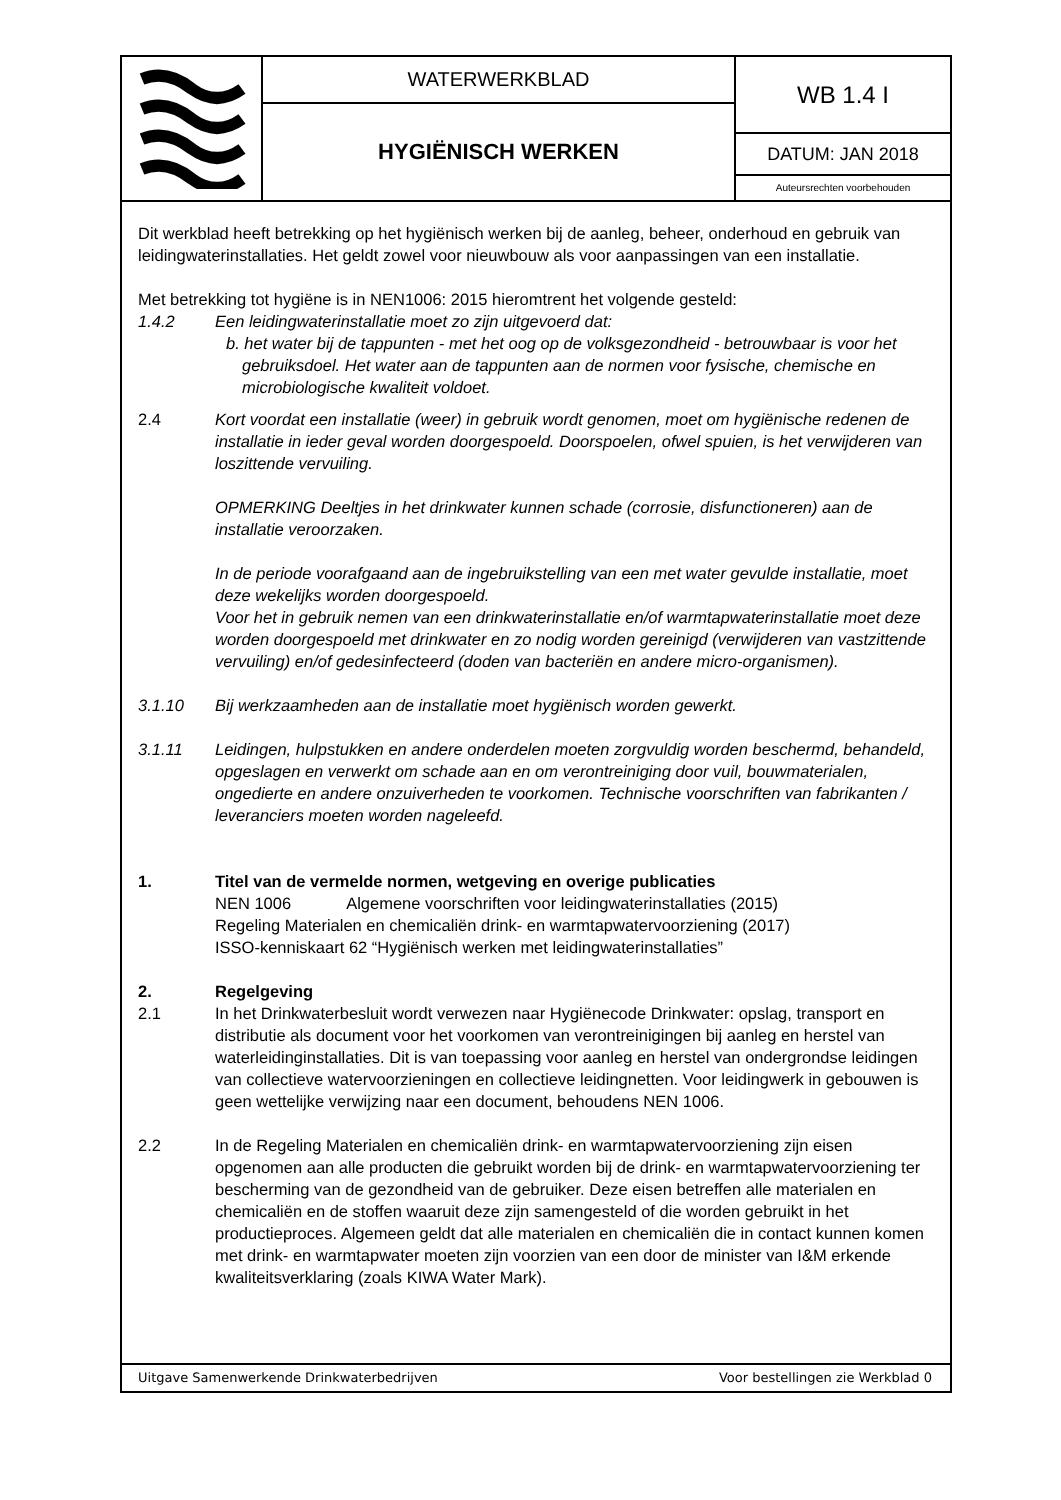WATERWERKBLAD
HYGIËNISCH WERKEN
WB 1.4 I
DATUM: JAN 2018
Auteursrechten voorbehouden
Dit werkblad heeft betrekking op het hygiënisch werken bij de aanleg, beheer, onderhoud en gebruik van leidingwaterinstallaties. Het geldt zowel voor nieuwbouw als voor aanpassingen van een installatie.
Met betrekking tot hygiëne is in NEN1006: 2015 hieromtrent het volgende gesteld:
1.4.2 Een leidingwaterinstallatie moet zo zijn uitgevoerd dat:
b. het water bij de tappunten - met het oog op de volksgezondheid - betrouwbaar is voor het gebruiksdoel. Het water aan de tappunten aan de normen voor fysische, chemische en microbiologische kwaliteit voldoet.
2.4 Kort voordat een installatie (weer) in gebruik wordt genomen, moet om hygiënische redenen de installatie in ieder geval worden doorgespoeld. Doorspoelen, ofwel spuien, is het verwijderen van loszittende vervuiling.
OPMERKING Deeltjes in het drinkwater kunnen schade (corrosie, disfunctioneren) aan de installatie veroorzaken.
In de periode voorafgaand aan de ingebruikstelling van een met water gevulde installatie, moet deze wekelijks worden doorgespoeld.
Voor het in gebruik nemen van een drinkwaterinstallatie en/of warmtapwaterinstallatie moet deze worden doorgespoeld met drinkwater en zo nodig worden gereinigd (verwijderen van vastzittende vervuiling) en/of gedesinfecteerd (doden van bacteriën en andere micro-organismen).
3.1.10 Bij werkzaamheden aan de installatie moet hygiënisch worden gewerkt.
3.1.11 Leidingen, hulpstukken en andere onderdelen moeten zorgvuldig worden beschermd, behandeld, opgeslagen en verwerkt om schade aan en om verontreiniging door vuil, bouwmaterialen, ongedierte en andere onzuiverheden te voorkomen. Technische voorschriften van fabrikanten / leveranciers moeten worden nageleefd.
1. Titel van de vermelde normen, wetgeving en overige publicaties
NEN 1006 Algemene voorschriften voor leidingwaterinstallaties (2015)
Regeling Materialen en chemicaliën drink- en warmtapwatervoorziening (2017)
ISSO-kenniskaart 62 “Hygiënisch werken met leidingwaterinstallaties”
2. Regelgeving
2.1 In het Drinkwaterbesluit wordt verwezen naar Hygiënecode Drinkwater: opslag, transport en distributie als document voor het voorkomen van verontreinigingen bij aanleg en herstel van waterleidinginstallaties. Dit is van toepassing voor aanleg en herstel van ondergrondse leidingen van collectieve watervoorzieningen en collectieve leidingnetten. Voor leidingwerk in gebouwen is geen wettelijke verwijzing naar een document, behoudens NEN 1006.
2.2 In de Regeling Materialen en chemicaliën drink- en warmtapwatervoorziening zijn eisen opgenomen aan alle producten die gebruikt worden bij de drink- en warmtapwatervoorziening ter bescherming van de gezondheid van de gebruiker. Deze eisen betreffen alle materialen en chemicaliën en de stoffen waaruit deze zijn samengesteld of die worden gebruikt in het productieproces. Algemeen geldt dat alle materialen en chemicaliën die in contact kunnen komen met drink- en warmtapwater moeten zijn voorzien van een door de minister van I&M erkende kwaliteitsverklaring (zoals KIWA Water Mark).
Uitgave Samenwerkende Drinkwaterbedrijven Voor bestellingen zie Werkblad 0